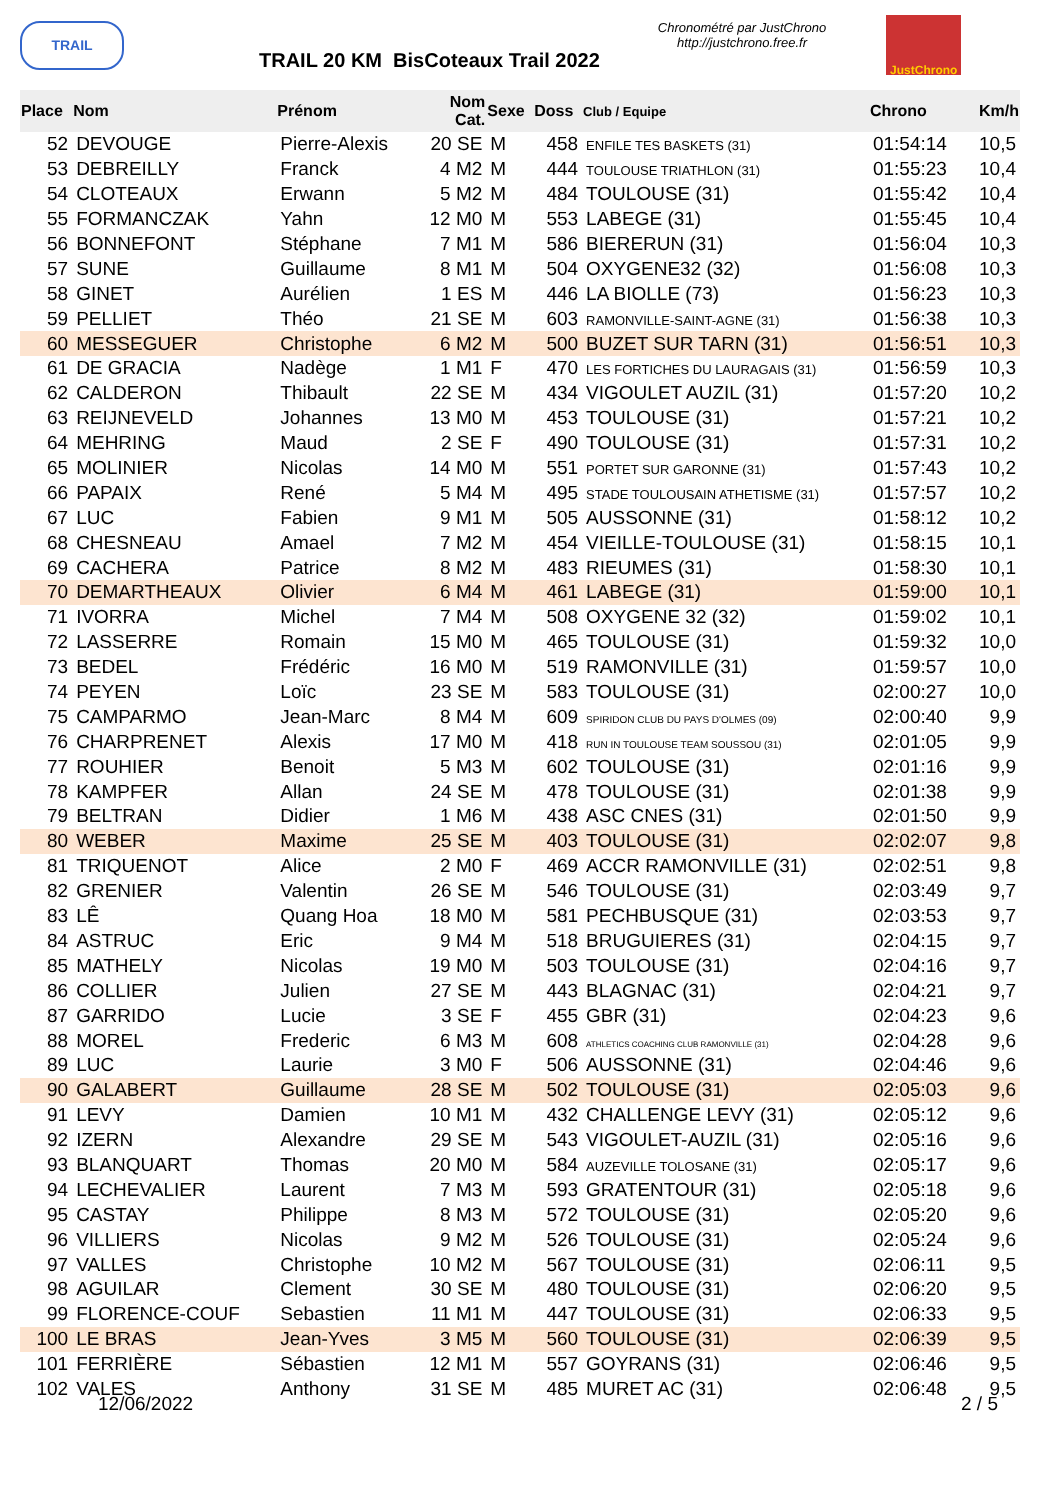TRAIL
TRAIL 20 KM BisCoteaux Trail 2022
Chronométré par JustChrono
http://justchrono.free.fr
JustChrono
| Place | Nom | Prénom | Nom Cat. | Sexe | Doss | Club / Equipe | Chrono | Km/h |
| --- | --- | --- | --- | --- | --- | --- | --- | --- |
| 52 | DEVOUGE | Pierre-Alexis | 20 SE | M | 458 | ENFILE TES BASKETS (31) | 01:54:14 | 10,5 |
| 53 | DEBREILLY | Franck | 4 M2 | M | 444 | TOULOUSE TRIATHLON (31) | 01:55:23 | 10,4 |
| 54 | CLOTEAUX | Erwann | 5 M2 | M | 484 | TOULOUSE (31) | 01:55:42 | 10,4 |
| 55 | FORMANCZAK | Yahn | 12 M0 | M | 553 | LABEGE (31) | 01:55:45 | 10,4 |
| 56 | BONNEFONT | Stéphane | 7 M1 | M | 586 | BIERERUN (31) | 01:56:04 | 10,3 |
| 57 | SUNE | Guillaume | 8 M1 | M | 504 | OXYGENE32 (32) | 01:56:08 | 10,3 |
| 58 | GINET | Aurélien | 1 ES | M | 446 | LA BIOLLE (73) | 01:56:23 | 10,3 |
| 59 | PELLIET | Théo | 21 SE | M | 603 | RAMONVILLE-SAINT-AGNE (31) | 01:56:38 | 10,3 |
| 60 | MESSEGUER | Christophe | 6 M2 | M | 500 | BUZET SUR TARN (31) | 01:56:51 | 10,3 |
| 61 | DE GRACIA | Nadège | 1 M1 | F | 470 | LES FORTICHES DU LAURAGAIS (31) | 01:56:59 | 10,3 |
| 62 | CALDERON | Thibault | 22 SE | M | 434 | VIGOULET AUZIL (31) | 01:57:20 | 10,2 |
| 63 | REIJNEVELD | Johannes | 13 M0 | M | 453 | TOULOUSE (31) | 01:57:21 | 10,2 |
| 64 | MEHRING | Maud | 2 SE | F | 490 | TOULOUSE (31) | 01:57:31 | 10,2 |
| 65 | MOLINIER | Nicolas | 14 M0 | M | 551 | PORTET SUR GARONNE (31) | 01:57:43 | 10,2 |
| 66 | PAPAIX | René | 5 M4 | M | 495 | STADE TOULOUSAIN ATHETISME (31) | 01:57:57 | 10,2 |
| 67 | LUC | Fabien | 9 M1 | M | 505 | AUSSONNE (31) | 01:58:12 | 10,2 |
| 68 | CHESNEAU | Amael | 7 M2 | M | 454 | VIEILLE-TOULOUSE (31) | 01:58:15 | 10,1 |
| 69 | CACHERA | Patrice | 8 M2 | M | 483 | RIEUMES (31) | 01:58:30 | 10,1 |
| 70 | DEMARTHEAUX | Olivier | 6 M4 | M | 461 | LABEGE (31) | 01:59:00 | 10,1 |
| 71 | IVORRA | Michel | 7 M4 | M | 508 | OXYGENE 32 (32) | 01:59:02 | 10,1 |
| 72 | LASSERRE | Romain | 15 M0 | M | 465 | TOULOUSE (31) | 01:59:32 | 10,0 |
| 73 | BEDEL | Frédéric | 16 M0 | M | 519 | RAMONVILLE (31) | 01:59:57 | 10,0 |
| 74 | PEYEN | Loïc | 23 SE | M | 583 | TOULOUSE (31) | 02:00:27 | 10,0 |
| 75 | CAMPARMO | Jean-Marc | 8 M4 | M | 609 | SPIRIDON CLUB DU PAYS D'OLMES (09) | 02:00:40 | 9,9 |
| 76 | CHARPRENET | Alexis | 17 M0 | M | 418 | RUN IN TOULOUSE TEAM SOUSSOU (31) | 02:01:05 | 9,9 |
| 77 | ROUHIER | Benoit | 5 M3 | M | 602 | TOULOUSE (31) | 02:01:16 | 9,9 |
| 78 | KAMPFER | Allan | 24 SE | M | 478 | TOULOUSE (31) | 02:01:38 | 9,9 |
| 79 | BELTRAN | Didier | 1 M6 | M | 438 | ASC CNES (31) | 02:01:50 | 9,9 |
| 80 | WEBER | Maxime | 25 SE | M | 403 | TOULOUSE (31) | 02:02:07 | 9,8 |
| 81 | TRIQUENOT | Alice | 2 M0 | F | 469 | ACCR RAMONVILLE (31) | 02:02:51 | 9,8 |
| 82 | GRENIER | Valentin | 26 SE | M | 546 | TOULOUSE (31) | 02:03:49 | 9,7 |
| 83 | LÊ | Quang Hoa | 18 M0 | M | 581 | PECHBUSQUE (31) | 02:03:53 | 9,7 |
| 84 | ASTRUC | Eric | 9 M4 | M | 518 | BRUGUIERES (31) | 02:04:15 | 9,7 |
| 85 | MATHELY | Nicolas | 19 M0 | M | 503 | TOULOUSE (31) | 02:04:16 | 9,7 |
| 86 | COLLIER | Julien | 27 SE | M | 443 | BLAGNAC (31) | 02:04:21 | 9,7 |
| 87 | GARRIDO | Lucie | 3 SE | F | 455 | GBR (31) | 02:04:23 | 9,6 |
| 88 | MOREL | Frederic | 6 M3 | M | 608 | ATHLETICS COACHING CLUB RAMONVILLE (31) | 02:04:28 | 9,6 |
| 89 | LUC | Laurie | 3 M0 | F | 506 | AUSSONNE (31) | 02:04:46 | 9,6 |
| 90 | GALABERT | Guillaume | 28 SE | M | 502 | TOULOUSE (31) | 02:05:03 | 9,6 |
| 91 | LEVY | Damien | 10 M1 | M | 432 | CHALLENGE LEVY (31) | 02:05:12 | 9,6 |
| 92 | IZERN | Alexandre | 29 SE | M | 543 | VIGOULET-AUZIL (31) | 02:05:16 | 9,6 |
| 93 | BLANQUART | Thomas | 20 M0 | M | 584 | AUZEVILLE TOLOSANE (31) | 02:05:17 | 9,6 |
| 94 | LECHEVALIER | Laurent | 7 M3 | M | 593 | GRATENTOUR (31) | 02:05:18 | 9,6 |
| 95 | CASTAY | Philippe | 8 M3 | M | 572 | TOULOUSE (31) | 02:05:20 | 9,6 |
| 96 | VILLIERS | Nicolas | 9 M2 | M | 526 | TOULOUSE (31) | 02:05:24 | 9,6 |
| 97 | VALLES | Christophe | 10 M2 | M | 567 | TOULOUSE (31) | 02:06:11 | 9,5 |
| 98 | AGUILAR | Clement | 30 SE | M | 480 | TOULOUSE (31) | 02:06:20 | 9,5 |
| 99 | FLORENCE-COUF | Sebastien | 11 M1 | M | 447 | TOULOUSE (31) | 02:06:33 | 9,5 |
| 100 | LE BRAS | Jean-Yves | 3 M5 | M | 560 | TOULOUSE (31) | 02:06:39 | 9,5 |
| 101 | FERRIÈRE | Sébastien | 12 M1 | M | 557 | GOYRANS (31) | 02:06:46 | 9,5 |
| 102 | VALES | Anthony | 31 SE | M | 485 | MURET AC (31) | 02:06:48 | 9,5 |
12/06/2022 2 / 5